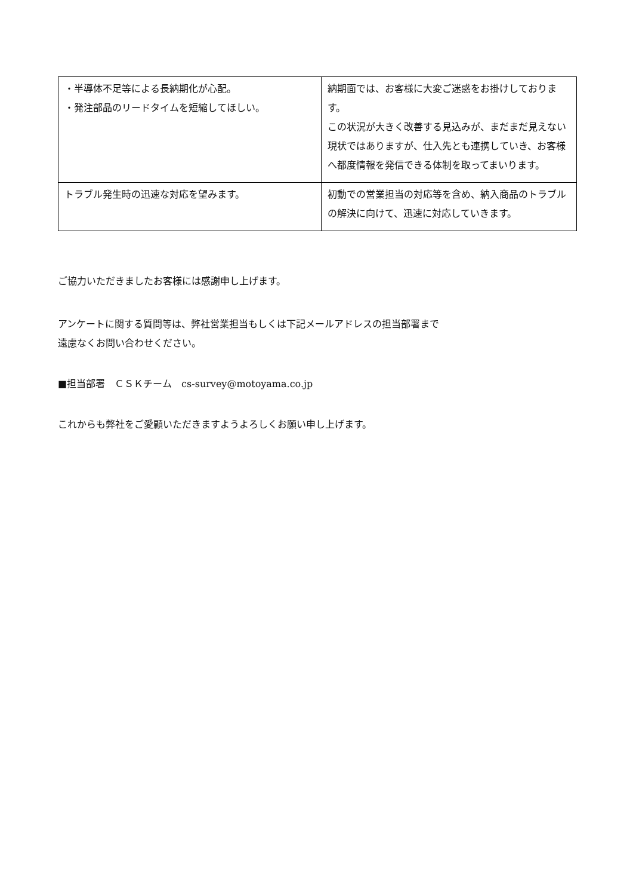| ・半導体不足等による長納期化が心配。 ・発注部品のリードタイムを短縮してほしい。 | 納期面では、お客様に大変ご迷惑をお掛けしております。 この状況が大きく改善する見込みが、まだまだ見えない現状ではありますが、仕入先とも連携していき、お客様へ都度情報を発信できる体制を取ってまいります。 |
| トラブル発生時の迅速な対応を望みます。 | 初動での営業担当の対応等を含め、納入商品のトラブルの解決に向けて、迅速に対応していきます。 |
ご協力いただきましたお客様には感謝申し上げます。
アンケートに関する質問等は、弊社営業担当もしくは下記メールアドレスの担当部署まで
遠慮なくお問い合わせください。
■担当部署　ＣＳＫチーム　cs-survey@motoyama.co.jp
これからも弊社をご愛顧いただきますようよろしくお願い申し上げます。